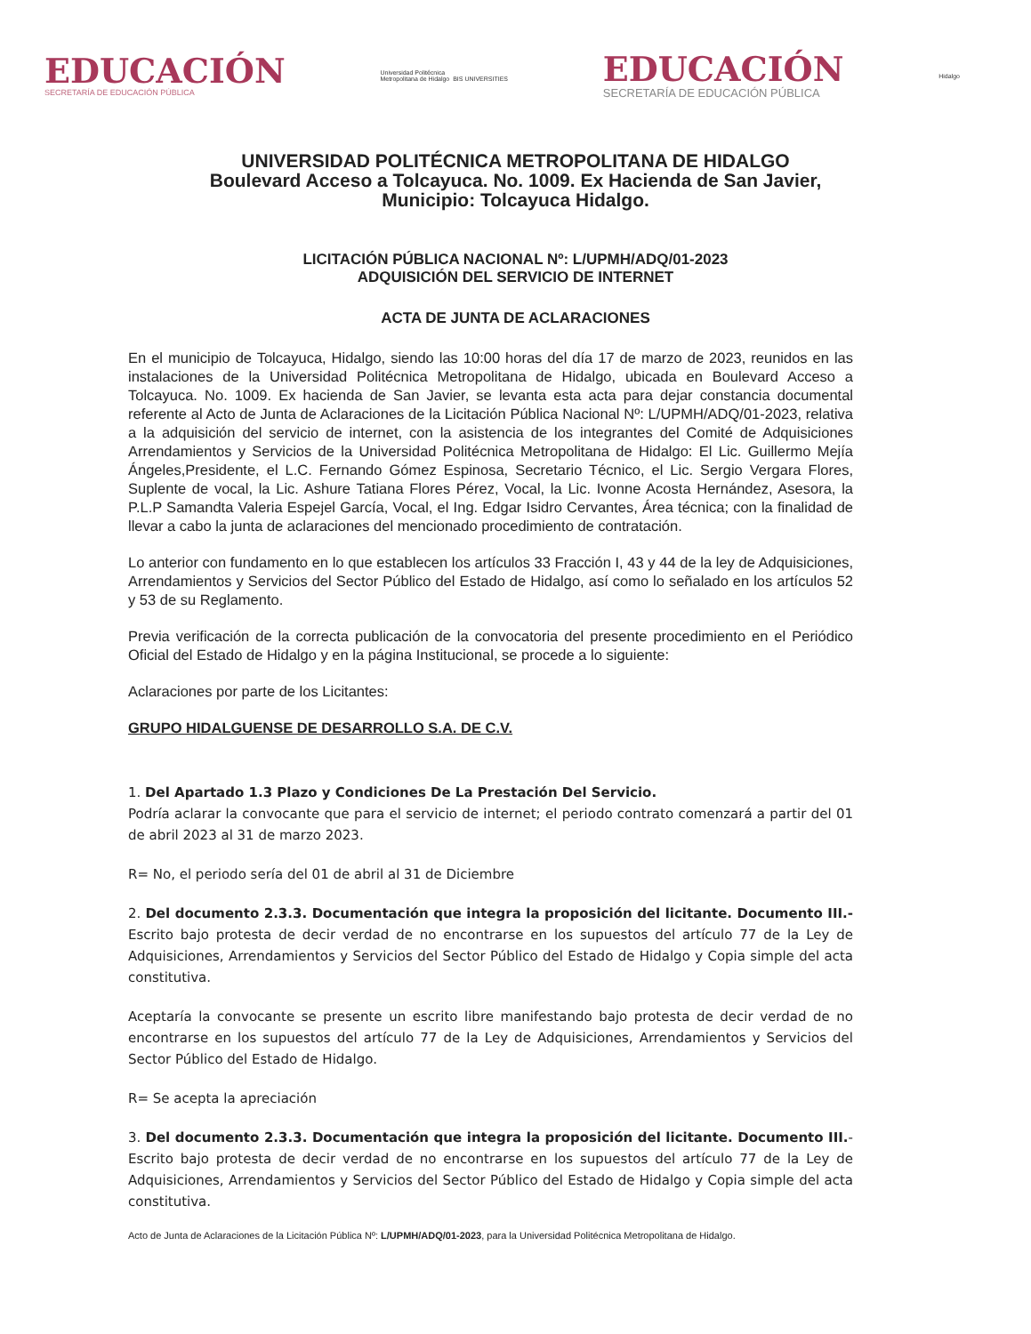EDUCACIÓN
SECRETARÍA DE EDUCACIÓN PÚBLICA
Universidad Politécnica
Metropolitana de Hidalgo BIS UNIVERSITIES
EDUCACIÓN
SECRETARÍA DE EDUCACIÓN PÚBLICA
Hidalgo
UNIVERSIDAD POLITÉCNICA METROPOLITANA DE HIDALGO
Boulevard Acceso a Tolcayuca. No. 1009. Ex Hacienda de San Javier,
Municipio: Tolcayuca Hidalgo.
LICITACIÓN PÚBLICA NACIONAL Nº: L/UPMH/ADQ/01-2023
ADQUISICIÓN DEL SERVICIO DE INTERNET
ACTA DE JUNTA DE ACLARACIONES
En el municipio de Tolcayuca, Hidalgo, siendo las 10:00 horas del día 17 de marzo de 2023, reunidos en las instalaciones de la Universidad Politécnica Metropolitana de Hidalgo, ubicada en Boulevard Acceso a Tolcayuca. No. 1009. Ex hacienda de San Javier, se levanta esta acta para dejar constancia documental referente al Acto de Junta de Aclaraciones de la Licitación Pública Nacional Nº: L/UPMH/ADQ/01-2023, relativa a la adquisición del servicio de internet, con la asistencia de los integrantes del Comité de Adquisiciones Arrendamientos y Servicios de la Universidad Politécnica Metropolitana de Hidalgo: El Lic. Guillermo Mejía Ángeles,Presidente, el L.C. Fernando Gómez Espinosa, Secretario Técnico, el Lic. Sergio Vergara Flores, Suplente de vocal, la Lic. Ashure Tatiana Flores Pérez, Vocal, la Lic. Ivonne Acosta Hernández, Asesora, la P.L.P Samandta Valeria Espejel García, Vocal, el Ing. Edgar Isidro Cervantes, Área técnica; con la finalidad de llevar a cabo la junta de aclaraciones del mencionado procedimiento de contratación.
Lo anterior con fundamento en lo que establecen los artículos 33 Fracción I, 43 y 44 de la ley de Adquisiciones, Arrendamientos y Servicios del Sector Público del Estado de Hidalgo, así como lo señalado en los artículos 52 y 53 de su Reglamento.
Previa verificación de la correcta publicación de la convocatoria del presente procedimiento en el Periódico Oficial del Estado de Hidalgo y en la página Institucional, se procede a lo siguiente:
Aclaraciones por parte de los Licitantes:
GRUPO HIDALGUENSE DE DESARROLLO S.A. DE C.V.
1. Del Apartado 1.3 Plazo y Condiciones De La Prestación Del Servicio.
Podría aclarar la convocante que para el servicio de internet; el periodo contrato comenzará a partir del 01 de abril 2023 al 31 de marzo 2023.
R= No, el periodo sería del 01 de abril al 31 de Diciembre
2. Del documento 2.3.3. Documentación que integra la proposición del licitante. Documento III.- Escrito bajo protesta de decir verdad de no encontrarse en los supuestos del artículo 77 de la Ley de Adquisiciones, Arrendamientos y Servicios del Sector Público del Estado de Hidalgo y Copia simple del acta constitutiva.
Aceptaría la convocante se presente un escrito libre manifestando bajo protesta de decir verdad de no encontrarse en los supuestos del artículo 77 de la Ley de Adquisiciones, Arrendamientos y Servicios del Sector Público del Estado de Hidalgo.
R= Se acepta la apreciación
3. Del documento 2.3.3. Documentación que integra la proposición del licitante. Documento III.- Escrito bajo protesta de decir verdad de no encontrarse en los supuestos del artículo 77 de la Ley de Adquisiciones, Arrendamientos y Servicios del Sector Público del Estado de Hidalgo y Copia simple del acta constitutiva.
Acto de Junta de Aclaraciones de la Licitación Pública Nº: L/UPMH/ADQ/01-2023, para la Universidad Politécnica Metropolitana de Hidalgo.